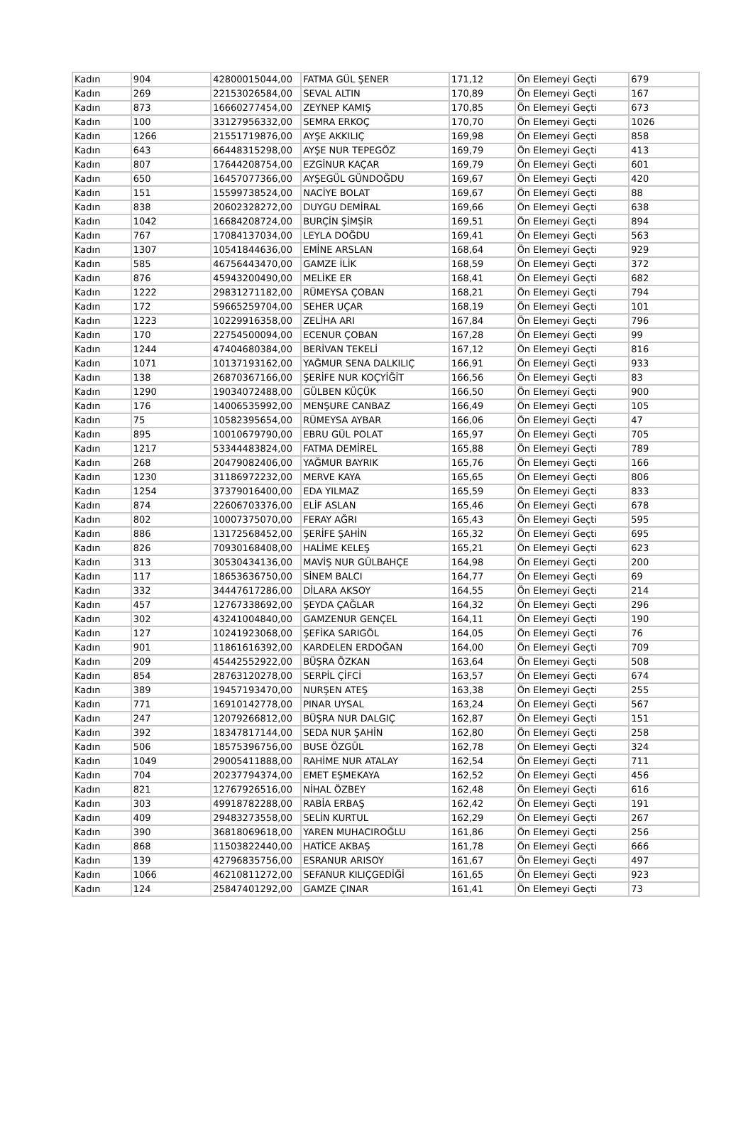| Kadın | 904 | 42800015044,00 | FATMA GÜL ŞENER | 171,12 | Ön Elemeyi Geçti | 679 |
| Kadın | 269 | 22153026584,00 | SEVAL ALTIN | 170,89 | Ön Elemeyi Geçti | 167 |
| Kadın | 873 | 16660277454,00 | ZEYNEP KAMIŞ | 170,85 | Ön Elemeyi Geçti | 673 |
| Kadın | 100 | 33127956332,00 | SEMRA ERKOÇ | 170,70 | Ön Elemeyi Geçti | 1026 |
| Kadın | 1266 | 21551719876,00 | AYŞE AKKILIÇ | 169,98 | Ön Elemeyi Geçti | 858 |
| Kadın | 643 | 66448315298,00 | AYŞE NUR TEPEGÖZ | 169,79 | Ön Elemeyi Geçti | 413 |
| Kadın | 807 | 17644208754,00 | EZGİNUR KAÇAR | 169,79 | Ön Elemeyi Geçti | 601 |
| Kadın | 650 | 16457077366,00 | AYŞEGÜL GÜNDOĞDU | 169,67 | Ön Elemeyi Geçti | 420 |
| Kadın | 151 | 15599738524,00 | NACİYE BOLAT | 169,67 | Ön Elemeyi Geçti | 88 |
| Kadın | 838 | 20602328272,00 | DUYGU DEMİRAL | 169,66 | Ön Elemeyi Geçti | 638 |
| Kadın | 1042 | 16684208724,00 | BURÇİN ŞİMŞİR | 169,51 | Ön Elemeyi Geçti | 894 |
| Kadın | 767 | 17084137034,00 | LEYLA DOĞDU | 169,41 | Ön Elemeyi Geçti | 563 |
| Kadın | 1307 | 10541844636,00 | EMİNE ARSLAN | 168,64 | Ön Elemeyi Geçti | 929 |
| Kadın | 585 | 46756443470,00 | GAMZE İLİK | 168,59 | Ön Elemeyi Geçti | 372 |
| Kadın | 876 | 45943200490,00 | MELİKE ER | 168,41 | Ön Elemeyi Geçti | 682 |
| Kadın | 1222 | 29831271182,00 | RÜMEYSA ÇOBAN | 168,21 | Ön Elemeyi Geçti | 794 |
| Kadın | 172 | 59665259704,00 | SEHER UÇAR | 168,19 | Ön Elemeyi Geçti | 101 |
| Kadın | 1223 | 10229916358,00 | ZELİHA ARI | 167,84 | Ön Elemeyi Geçti | 796 |
| Kadın | 170 | 22754500094,00 | ECENUR ÇOBAN | 167,28 | Ön Elemeyi Geçti | 99 |
| Kadın | 1244 | 47404680384,00 | BERİVAN TEKELİ | 167,12 | Ön Elemeyi Geçti | 816 |
| Kadın | 1071 | 10137193162,00 | YAĞMUR SENA DALKILIÇ | 166,91 | Ön Elemeyi Geçti | 933 |
| Kadın | 138 | 26870367166,00 | ŞERİFE NUR KOÇYİĞİT | 166,56 | Ön Elemeyi Geçti | 83 |
| Kadın | 1290 | 19034072488,00 | GÜLBEN KÜÇÜK | 166,50 | Ön Elemeyi Geçti | 900 |
| Kadın | 176 | 14006535992,00 | MENŞURE CANBAZ | 166,49 | Ön Elemeyi Geçti | 105 |
| Kadın | 75 | 10582395654,00 | RÜMEYSA AYBAR | 166,06 | Ön Elemeyi Geçti | 47 |
| Kadın | 895 | 10010679790,00 | EBRU GÜL POLAT | 165,97 | Ön Elemeyi Geçti | 705 |
| Kadın | 1217 | 53344483824,00 | FATMA DEMİREL | 165,88 | Ön Elemeyi Geçti | 789 |
| Kadın | 268 | 20479082406,00 | YAĞMUR BAYRIK | 165,76 | Ön Elemeyi Geçti | 166 |
| Kadın | 1230 | 31186972232,00 | MERVE KAYA | 165,65 | Ön Elemeyi Geçti | 806 |
| Kadın | 1254 | 37379016400,00 | EDA YILMAZ | 165,59 | Ön Elemeyi Geçti | 833 |
| Kadın | 874 | 22606703376,00 | ELİF ASLAN | 165,46 | Ön Elemeyi Geçti | 678 |
| Kadın | 802 | 10007375070,00 | FERAY AĞRI | 165,43 | Ön Elemeyi Geçti | 595 |
| Kadın | 886 | 13172568452,00 | ŞERİFE ŞAHİN | 165,32 | Ön Elemeyi Geçti | 695 |
| Kadın | 826 | 70930168408,00 | HALİME KELEŞ | 165,21 | Ön Elemeyi Geçti | 623 |
| Kadın | 313 | 30530434136,00 | MAVİŞ NUR GÜLBAHÇE | 164,98 | Ön Elemeyi Geçti | 200 |
| Kadın | 117 | 18653636750,00 | SİNEM BALCI | 164,77 | Ön Elemeyi Geçti | 69 |
| Kadın | 332 | 34447617286,00 | DİLARA AKSOY | 164,55 | Ön Elemeyi Geçti | 214 |
| Kadın | 457 | 12767338692,00 | ŞEYDA ÇAĞLAR | 164,32 | Ön Elemeyi Geçti | 296 |
| Kadın | 302 | 43241004840,00 | GAMZENUR GENÇEL | 164,11 | Ön Elemeyi Geçti | 190 |
| Kadın | 127 | 10241923068,00 | ŞEFİKA SARIGÖL | 164,05 | Ön Elemeyi Geçti | 76 |
| Kadın | 901 | 11861616392,00 | KARDELEN ERDOĞAN | 164,00 | Ön Elemeyi Geçti | 709 |
| Kadın | 209 | 45442552922,00 | BÜŞRA ÖZKAN | 163,64 | Ön Elemeyi Geçti | 508 |
| Kadın | 854 | 28763120278,00 | SERPİL ÇİFCİ | 163,57 | Ön Elemeyi Geçti | 674 |
| Kadın | 389 | 19457193470,00 | NURŞEN ATEŞ | 163,38 | Ön Elemeyi Geçti | 255 |
| Kadın | 771 | 16910142778,00 | PINAR UYSAL | 163,24 | Ön Elemeyi Geçti | 567 |
| Kadın | 247 | 12079266812,00 | BÜŞRA NUR DALGIÇ | 162,87 | Ön Elemeyi Geçti | 151 |
| Kadın | 392 | 18347817144,00 | SEDA NUR ŞAHİN | 162,80 | Ön Elemeyi Geçti | 258 |
| Kadın | 506 | 18575396756,00 | BUSE ÖZGÜL | 162,78 | Ön Elemeyi Geçti | 324 |
| Kadın | 1049 | 29005411888,00 | RAHİME NUR ATALAY | 162,54 | Ön Elemeyi Geçti | 711 |
| Kadın | 704 | 20237794374,00 | EMET EŞMEKAYA | 162,52 | Ön Elemeyi Geçti | 456 |
| Kadın | 821 | 12767926516,00 | NİHAL ÖZBEY | 162,48 | Ön Elemeyi Geçti | 616 |
| Kadın | 303 | 49918782288,00 | RABİA ERBAŞ | 162,42 | Ön Elemeyi Geçti | 191 |
| Kadın | 409 | 29483273558,00 | SELİN KURTUL | 162,29 | Ön Elemeyi Geçti | 267 |
| Kadın | 390 | 36818069618,00 | YAREN MUHACIROĞLU | 161,86 | Ön Elemeyi Geçti | 256 |
| Kadın | 868 | 11503822440,00 | HATİCE AKBAŞ | 161,78 | Ön Elemeyi Geçti | 666 |
| Kadın | 139 | 42796835756,00 | ESRANUR ARISOY | 161,67 | Ön Elemeyi Geçti | 497 |
| Kadın | 1066 | 46210811272,00 | SEFANUR KILIÇGEDİĞİ | 161,65 | Ön Elemeyi Geçti | 923 |
| Kadın | 124 | 25847401292,00 | GAMZE ÇINAR | 161,41 | Ön Elemeyi Geçti | 73 |